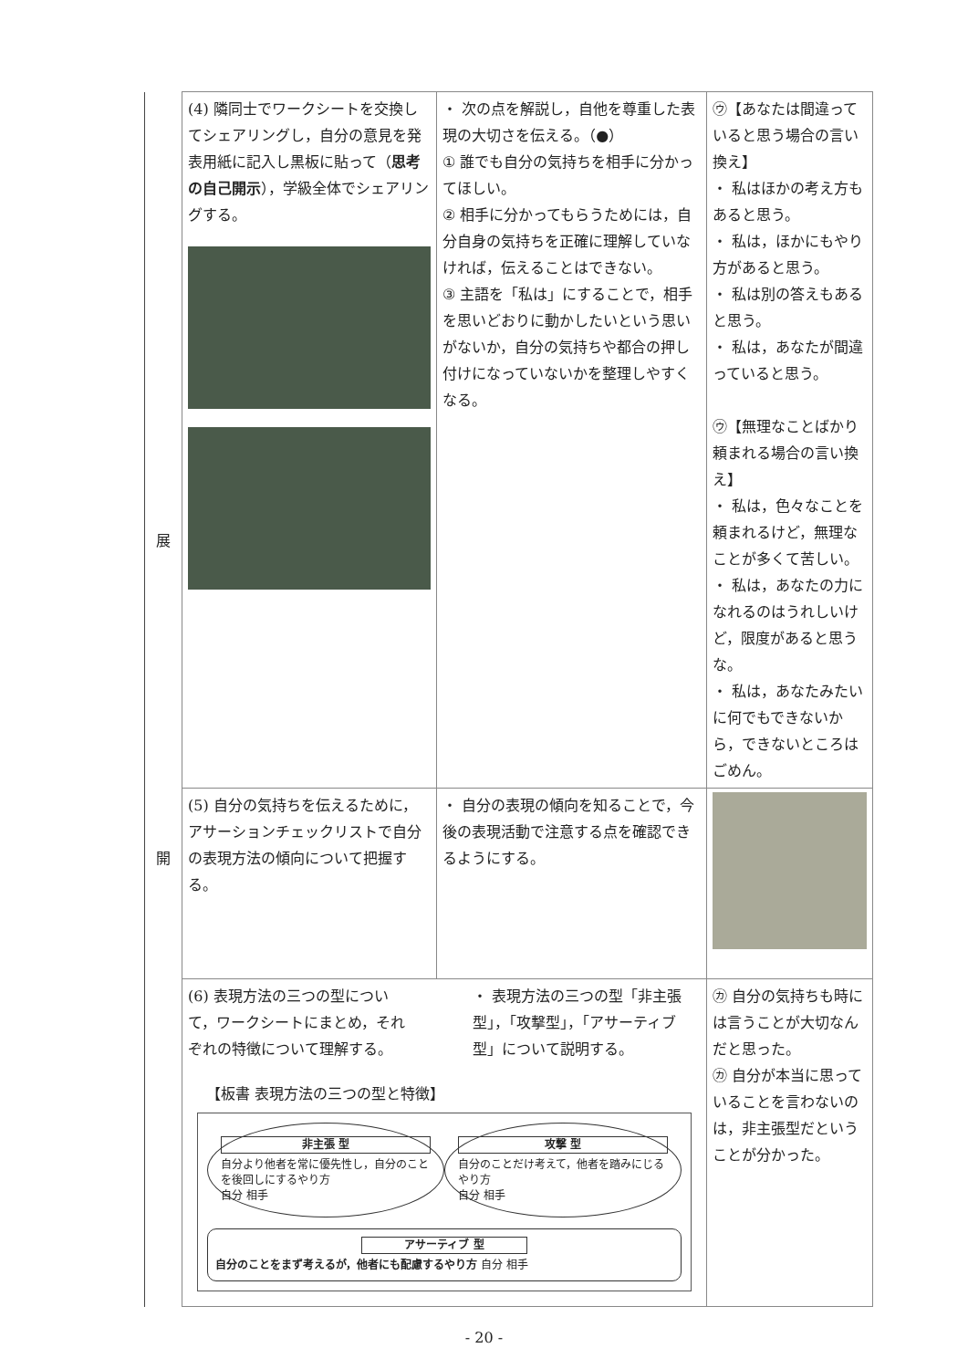| 展 開 | (4) 隣同士でワークシートを交換してシェアリングし，自分の意見を発表用紙に記入し黒板に貼って（ 思考の自己開示 ），学級全体でシェアリングする。 | ・ 次の点を解説し，自他を尊重した表現の大切さを伝える。（●） ① 誰でも自分の気持ちを相手に分かってほしい。 ② 相手に分かってもらうためには，自分自身の気持ちを正確に理解していなければ，伝えることはできない。 ③ 主語を「私は」にすることで，相手を思いどおりに動かしたいという思いがないか，自分の気持ちや都合の押し付けになっていないかを整理しやすくなる。 | ㋒【あなたは間違っていると思う場合の言い換え】 ・ 私はほかの考え方もあると思う。 ・ 私は，ほかにもやり方があると思う。 ・ 私は別の答えもあると思う。 ・ 私は，あなたが間違っていると思う。 ㋒【無理なことばかり頼まれる場合の言い換え】 ・ 私は，色々なことを頼まれるけど，無理なことが多くて苦しい。 ・ 私は，あなたの力になれるのはうれしいけど，限度があると思うな。 ・ 私は，あなたみたいに何でもできないから，できないところはごめん。 |
| | (5) 自分の気持ちを伝えるために，アサーションチェックリストで自分の表現方法の傾向について把握する。 | ・ 自分の表現の傾向を知ることで，今後の表現活動で注意する点を確認できるようにする。 | |
| | (6) 表現方法の三つの型について，ワークシートにまとめ，それぞれの特徴について理解する。 ・ 表現方法の三つの型「非主張型」，「攻撃型」，「アサーティブ型」について説明する。 【板書 表現方法の三つの型と特徴】 非主張 型 自分より他者を常に優先性し，自分のことを後回しにするやり方 自分 相手 攻撃 型 自分のことだけ考えて，他者を踏みにじるやり方 自分 相手 アサーティブ 型 自分のことをまず考えるが，他者にも配慮するやり方 自分 相手 | | ㋕ 自分の気持ちも時には言うことが大切なんだと思った。 ㋕ 自分が本当に思っていることを言わないのは，非主張型だということが分かった。 |
- 20 -